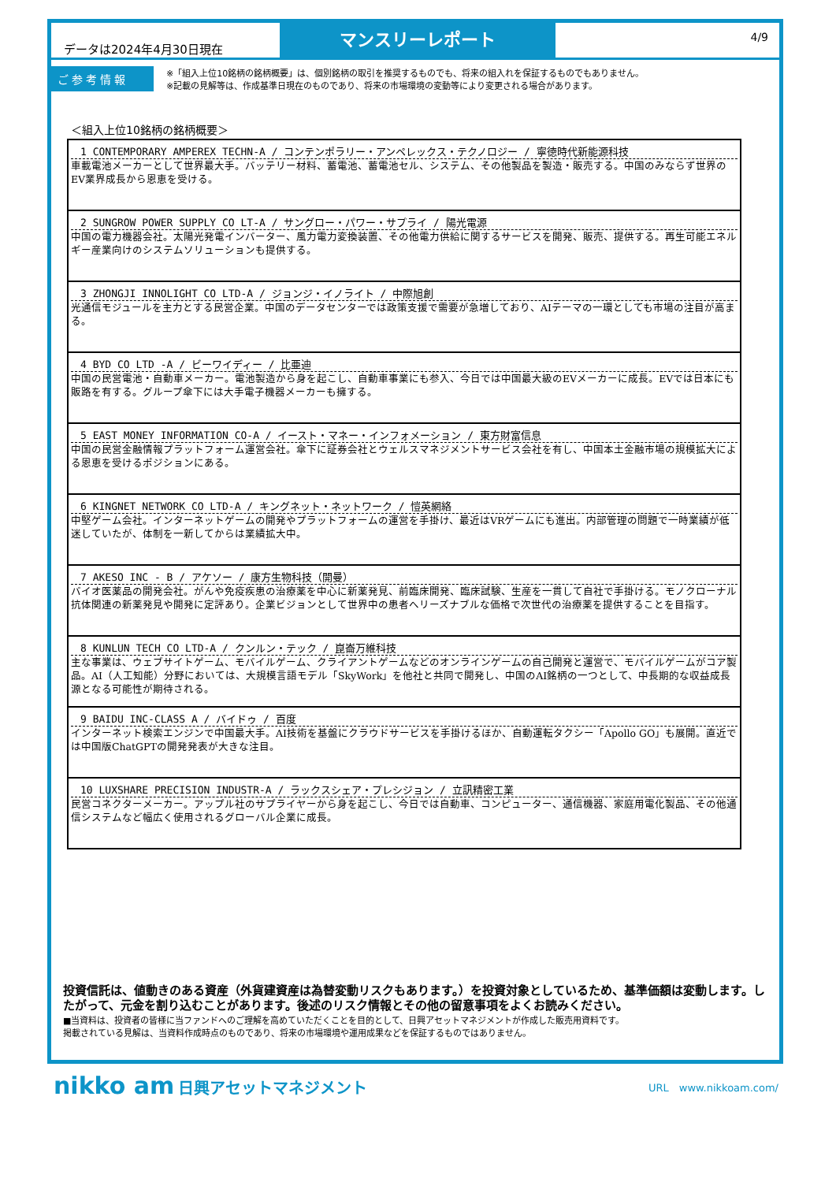データは2024年4月30日現在
マンスリーレポート
4/9
ご参考情報
※「組入上位10銘柄の銘柄概要」は、個別銘柄の取引を推奨するものでも、将来の組入れを保証するものでもありません。
※記載の見解等は、作成基準日現在のものであり、将来の市場環境の変動等により変更される場合があります。
＜組入上位10銘柄の銘柄概要＞
| 1 CONTEMPORARY AMPEREX TECHN-A / コンテンポラリー・アンペレックス・テクノロジー / 寧徳時代新能源科技 車載電池メーカーとして世界最大手。バッテリー材料、蓄電池、蓄電池セル、システム、その他製品を製造・販売する。中国のみならず世界のEV業界成長から恩恵を受ける。 |
| 2 SUNGROW POWER SUPPLY CO LT-A / サングロー・パワー・サプライ / 陽光電源 中国の電力機器会社。太陽光発電インバーター、風力電力変換装置、その他電力供給に関するサービスを開発、販売、提供する。再生可能エネルギー産業向けのシステムソリューションも提供する。 |
| 3 ZHONGJI INNOLIGHT CO LTD-A / ジョンジ・イノライト / 中際旭創 光通信モジュールを主力とする民営企業。中国のデータセンターでは政策支援で需要が急増しており、AIテーマの一環としても市場の注目が高まる。 |
| 4 BYD CO LTD -A / ビーワイディー / 比亜迪 中国の民営電池・自動車メーカー。電池製造から身を起こし、自動車事業にも参入、今日では中国最大級のEVメーカーに成長。EVでは日本にも販路を有する。グループ傘下には大手電子機器メーカーも擁する。 |
| 5 EAST MONEY INFORMATION CO-A / イースト・マネー・インフォメーション / 東方財富信息 中国の民営金融情報プラットフォーム運営会社。傘下に証券会社とウェルスマネジメントサービス会社を有し、中国本土金融市場の規模拡大による恩恵を受けるポジションにある。 |
| 6 KINGNET NETWORK CO LTD-A / キングネット・ネットワーク / 愷英網絡 中堅ゲーム会社。インターネットゲームの開発やプラットフォームの運営を手掛け、最近はVRゲームにも進出。内部管理の問題で一時業績が低迷していたが、体制を一新してからは業績拡大中。 |
| 7 AKESO INC - B / アケソー / 康方生物科技（開曼） バイオ医薬品の開発会社。がんや免疫疾患の治療薬を中心に新薬発見、前臨床開発、臨床試験、生産を一貫して自社で手掛ける。モノクローナル抗体関連の新薬発見や開発に定評あり。企業ビジョンとして世界中の患者へリーズナブルな価格で次世代の治療薬を提供することを目指す。 |
| 8 KUNLUN TECH CO LTD-A / クンルン・テック / 崑崙万維科技 主な事業は、ウェブサイトゲーム、モバイルゲーム、クライアントゲームなどのオンラインゲームの自己開発と運営で、モバイルゲームがコア製品。AI（人工知能）分野においては、大規模言語モデル「SkyWork」を他社と共同で開発し、中国のAI銘柄の一つとして、中長期的な収益成長源となる可能性が期待される。 |
| 9 BAIDU INC-CLASS A / バイドゥ / 百度 インターネット検索エンジンで中国最大手。AI技術を基盤にクラウドサービスを手掛けるほか、自動運転タクシー「Apollo GO」も展開。直近では中国版ChatGPTの開発発表が大きな注目。 |
| 10 LUXSHARE PRECISION INDUSTR-A / ラックスシェア・プレシジョン / 立訊精密工業 民営コネクターメーカー。アップル社のサプライヤーから身を起こし、今日では自動車、コンピューター、通信機器、家庭用電化製品、その他通信システムなど幅広く使用されるグローバル企業に成長。 |
投資信託は、値動きのある資産（外貨建資産は為替変動リスクもあります。）を投資対象としているため、基準価額は変動します。したがって、元金を割り込むことがあります。後述のリスク情報とその他の留意事項をよくお読みください。
■当資料は、投資者の皆様に当ファンドへのご理解を高めていただくことを目的として、日興アセットマネジメントが作成した販売用資料です。
掲載されている見解は、当資料作成時点のものであり、将来の市場環境や運用成果などを保証するものではありません。
nikko am 日興アセットマネジメント
URL　www.nikkoam.com/